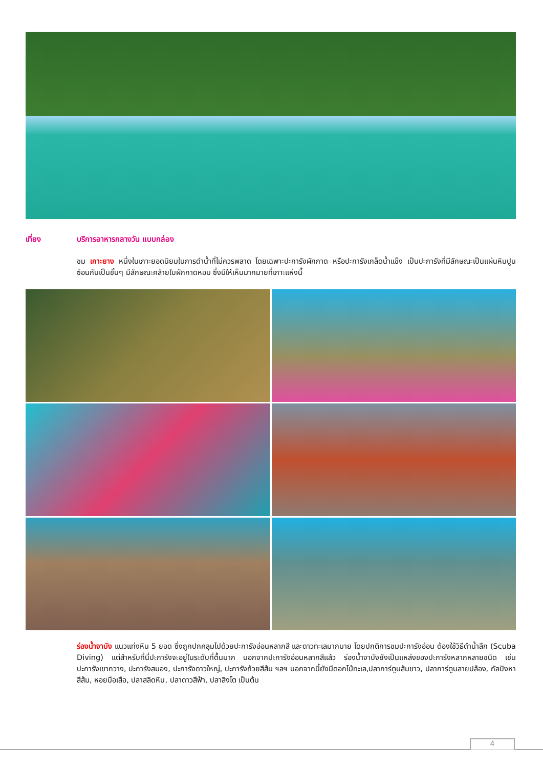เที่ยง บริการอาหารกลางวัน แบบกล่อง
ชม เกาะยาง หนึ่งในเกาะยอดนิยมในการดำน้ำที่ไม่ควรพลาด โดยเฉพาะปะการังผักกาด หรือปะการังเกล็ดน้ำแข็ง เป็นปะการังที่มีลักษณะเป็นแผ่นหินปูนซ้อนกันเป็นชั้นๆ มีลักษณะคล้ายใบผักกาดหอม ซึ่งมีให้เห็นมากมายที่เกาะแห่งนี้
ร่องน้ำจาบัง แนวแท่งหิน 5 ยอด ซึ่งถูกปกคลุมไปด้วยปะการังอ่อนหลากสี และดาวทะเลมากมาย โดยปกติการชมปะการังอ่อน ต้องใช้วิธีดำน้ำลึก (Scuba Diving) แต่สำหรับที่นี่ปะการังจะอยู่ในระดับที่ตื้นมาก นอกจากปะการังอ่อนหลากสีแล้ว ร่องน้ำจาบังยังเป็นแหล่งของปะการังหลากหลายชนิด เช่น ปะการังเขากวาง, ปะการังสมอง, ปะการังดาวใหญ่, ปะการังถ้วยสีส้ม ฯลฯ นอกจากนี้ยังมีดอกไม้ทะเล,ปลาการ์ตูนส้มขาว, ปลาการ์ตูนลายปล้อง, กัลปังหาสีส้ม, หอยมือเสือ, ปลาสลิดหิน, ปลาดาวสีฟ้า, ปลาสิงโต เป็นต้น
4